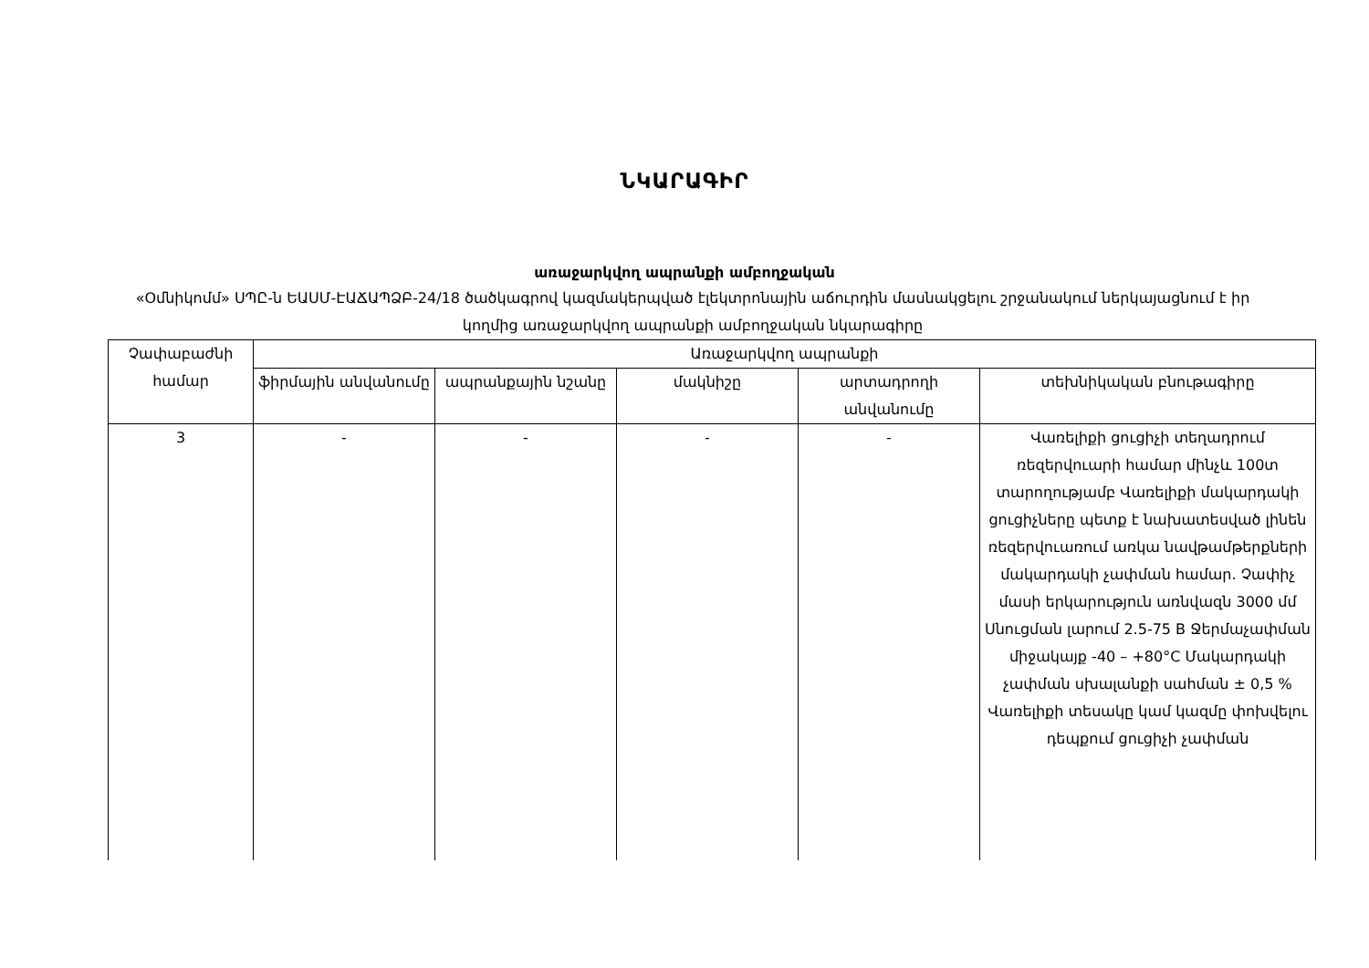ՆԿԱՐԱԳԻՐ
առաջարկվող ապրանքի ամբողջական
«Օմնիկոմմ» ՍՊԸ-ն ԵԱՍՄ-ԷԱՃԱՊՁԲ-24/18 ծածկագրով կազմակերպված էլեկտրոնային աճուրդին մասնակցելու շրջանակում ներկայացնում է իր կողմից առաջարկվող ապրանքի ամբողջական նկարագիրը
| Չափաբաժնի համար | Առաջարկվող ապրանքի | | | | |
| --- | --- | --- | --- | --- | --- |
| | ֆիրմային անվանումը | ապրանքային նշանը | մակնիշը | արտադրողի անվանումը | տեխնիկական բնութագիրը |
| 3 | - | - | - | - | Վառելիքի ցուցիչի տեղադրում ռեզերվուարի համար մինչև 100տ տարողությամբ Վառելիքի մակարդակի ցուցիչները պետք է նախատեսված լինեն ռեզերվուառում առկա նավթամթերքների մակարդակի չափման համար. Չափիչ մասի երկարություն առնվազն 3000 մմ Սնուցման լարում 2.5-75 В Ջերմաչափման միջակայք -40 – +80°C Մակարդակի չափման սխալանքի սահման ± 0,5 % Վառելիքի տեսակը կամ կազմը փոխվելու դեպքում ցուցիչի չափման |